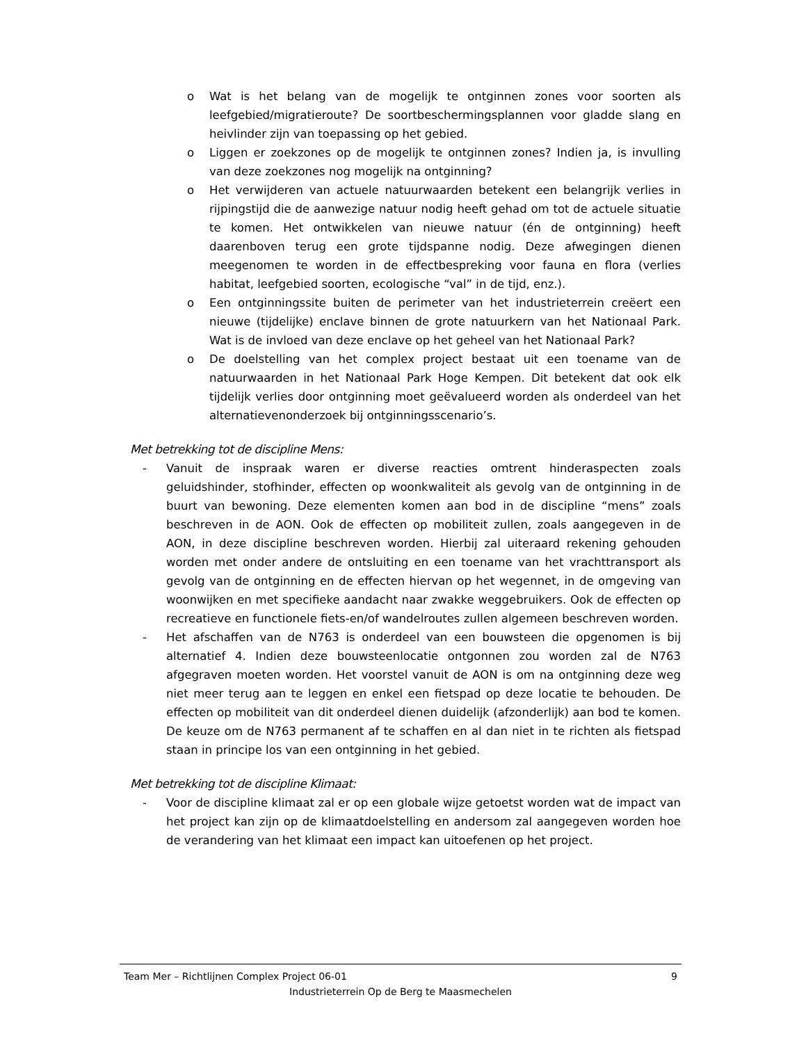o Wat is het belang van de mogelijk te ontginnen zones voor soorten als leefgebied/migratieroute? De soortbeschermingsplannen voor gladde slang en heivlinder zijn van toepassing op het gebied.
o Liggen er zoekzones op de mogelijk te ontginnen zones? Indien ja, is invulling van deze zoekzones nog mogelijk na ontginning?
o Het verwijderen van actuele natuurwaarden betekent een belangrijk verlies in rijpingstijd die de aanwezige natuur nodig heeft gehad om tot de actuele situatie te komen. Het ontwikkelen van nieuwe natuur (én de ontginning) heeft daarenboven terug een grote tijdspanne nodig. Deze afwegingen dienen meegenomen te worden in de effectbespreking voor fauna en flora (verlies habitat, leefgebied soorten, ecologische “val” in de tijd, enz.).
o Een ontginningssite buiten de perimeter van het industrieterrein creëert een nieuwe (tijdelijke) enclave binnen de grote natuurkern van het Nationaal Park. Wat is de invloed van deze enclave op het geheel van het Nationaal Park?
o De doelstelling van het complex project bestaat uit een toename van de natuurwaarden in het Nationaal Park Hoge Kempen. Dit betekent dat ook elk tijdelijk verlies door ontginning moet geëvalueerd worden als onderdeel van het alternatievenonderzoek bij ontginningsscenario’s.
Met betrekking tot de discipline Mens:
- Vanuit de inspraak waren er diverse reacties omtrent hinderaspecten zoals geluidshinder, stofhinder, effecten op woonkwaliteit als gevolg van de ontginning in de buurt van bewoning. Deze elementen komen aan bod in de discipline “mens” zoals beschreven in de AON. Ook de effecten op mobiliteit zullen, zoals aangegeven in de AON, in deze discipline beschreven worden. Hierbij zal uiteraard rekening gehouden worden met onder andere de ontsluiting en een toename van het vrachttransport als gevolg van de ontginning en de effecten hiervan op het wegennet, in de omgeving van woonwijken en met specifieke aandacht naar zwakke weggebruikers. Ook de effecten op recreatieve en functionele fiets-en/of wandelroutes zullen algemeen beschreven worden.
- Het afschaffen van de N763 is onderdeel van een bouwsteen die opgenomen is bij alternatief 4. Indien deze bouwsteenlocatie ontgonnen zou worden zal de N763 afgegraven moeten worden. Het voorstel vanuit de AON is om na ontginning deze weg niet meer terug aan te leggen en enkel een fietspad op deze locatie te behouden. De effecten op mobiliteit van dit onderdeel dienen duidelijk (afzonderlijk) aan bod te komen. De keuze om de N763 permanent af te schaffen en al dan niet in te richten als fietspad staan in principe los van een ontginning in het gebied.
Met betrekking tot de discipline Klimaat:
- Voor de discipline klimaat zal er op een globale wijze getoetst worden wat de impact van het project kan zijn op de klimaatdoelstelling en andersom zal aangegeven worden hoe de verandering van het klimaat een impact kan uitoefenen op het project.
Team Mer – Richtlijnen Complex Project 06-01 9
Industrieterrein Op de Berg te Maasmechelen